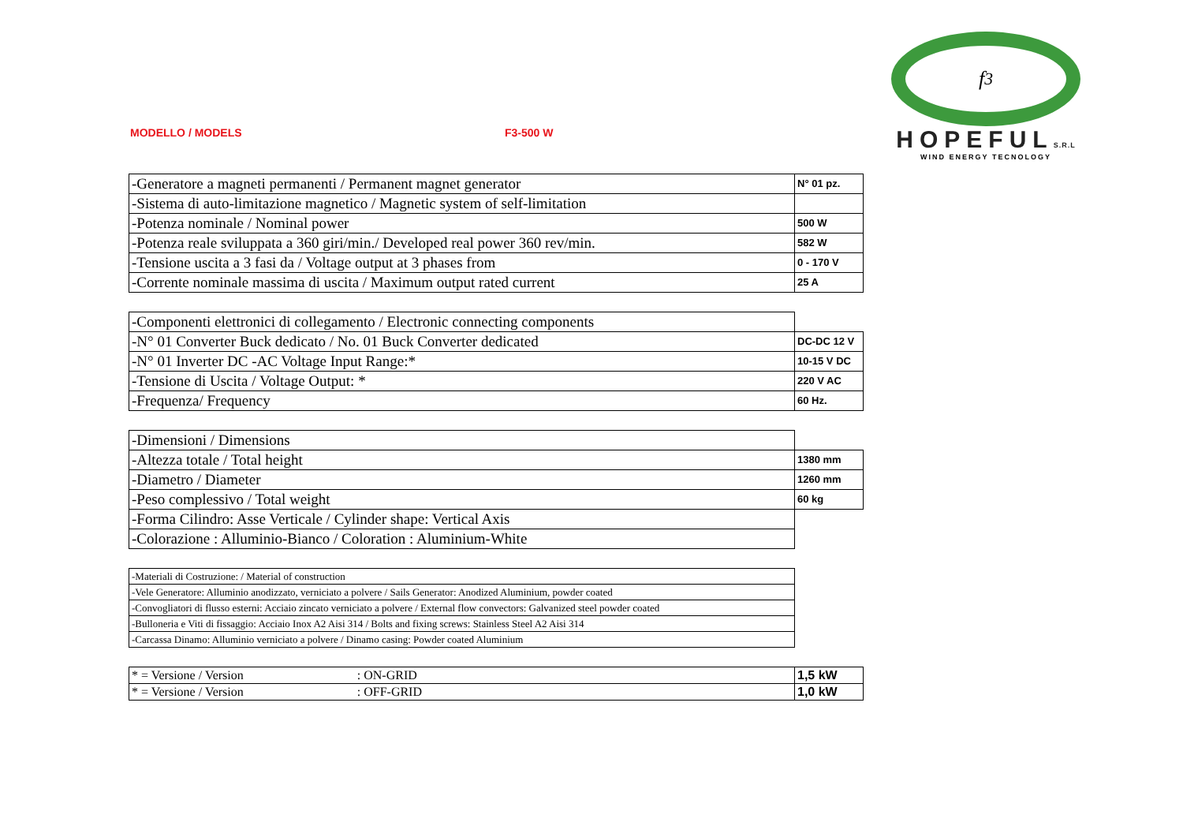MODELLO / MODELS F3-500 W
f<sub>3</sub>
HOPEFULS.R.L
WIND ENERGY TECNOLOGY
| -Generatore a magneti permanenti / Permanent magnet generator | N° 01 pz. |
| -Sistema di auto-limitazione magnetico / Magnetic system of self-limitation | |
| -Potenza nominale / Nominal power | 500 W |
| -Potenza reale sviluppata a 360 giri/min./ Developed real power 360 rev/min. | 582 W |
| -Tensione uscita a 3 fasi da / Voltage output at 3 phases from | 0 - 170 V |
| -Corrente nominale massima di uscita / Maximum output rated current | 25 A |
| -Componenti elettronici di collegamento / Electronic connecting components | |
| -N° 01 Converter Buck dedicato / No. 01 Buck Converter dedicated | DC-DC 12 V |
| -N° 01 Inverter DC -AC Voltage Input Range:* | 10-15 V DC |
| -Tensione di Uscita / Voltage Output: * | 220 V AC |
| -Frequenza/ Frequency | 60 Hz. |
| -Dimensioni / Dimensions | |
| -Altezza totale / Total height | 1380 mm |
| -Diametro / Diameter | 1260 mm |
| -Peso complessivo / Total weight | 60 kg |
| -Forma Cilindro: Asse Verticale / Cylinder shape: Vertical Axis | |
| -Colorazione : Alluminio-Bianco / Coloration : Aluminium-White | |
| -Materiali di Costruzione: / Material of construction | |
| -Vele Generatore: Alluminio anodizzato, verniciato a polvere / Sails Generator: Anodized Aluminium, powder coated | |
| -Convogliatori di flusso esterni: Acciaio zincato verniciato a polvere / External flow convectors: Galvanized steel powder coated | |
| -Bulloneria e Viti di fissaggio: Acciaio Inox A2 Aisi 314 / Bolts and fixing screws: Stainless Steel A2 Aisi 314 | |
| -Carcassa Dinamo: Alluminio verniciato a polvere / Dinamo casing: Powder coated Aluminium | |
| * = Versione / Version : ON-GRID | 1,5 kW |
| * = Versione / Version : OFF-GRID | 1,0 kW |